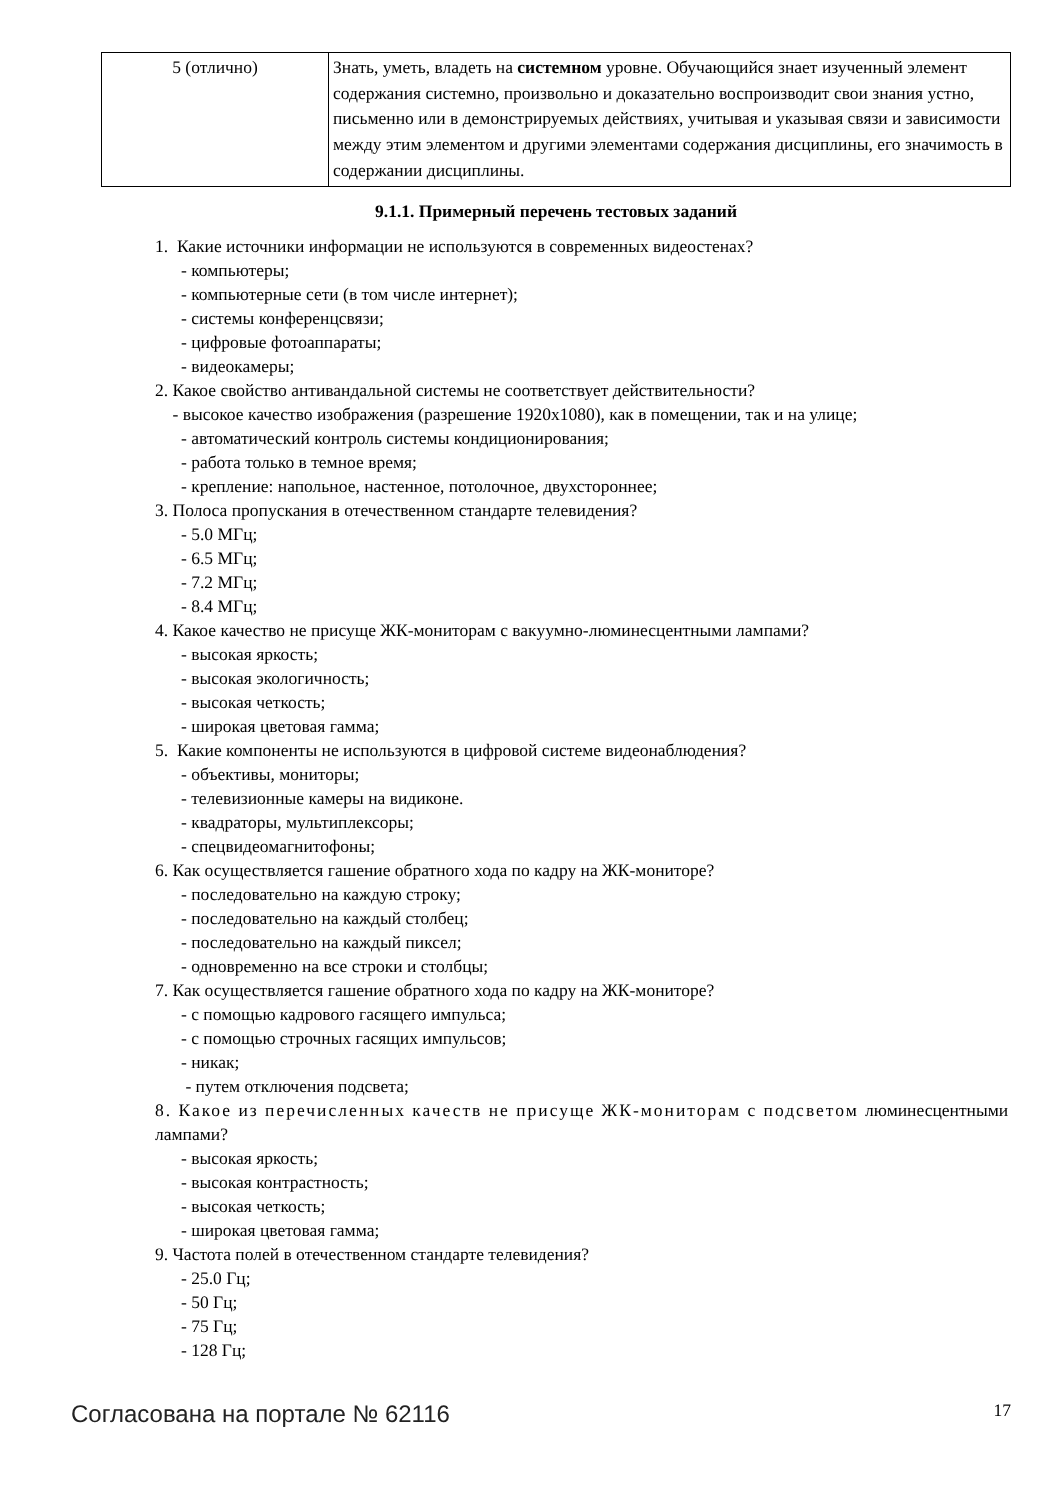| 5 (отлично) | Знать, уметь, владеть на системном уровне. Обучающийся знает изученный элемент содержания системно, произвольно и доказательно воспроизводит свои знания устно, письменно или в демонстрируемых действиях, учитывая и указывая связи и зависимости между этим элементом и другими элементами содержания дисциплины, его значимость в содержании дисциплины. |
9.1.1. Примерный перечень тестовых заданий
1. Какие источники информации не используются в современных видеостенах?
- компьютеры;
- компьютерные сети (в том числе интернет);
- системы конференцсвязи;
- цифровые фотоаппараты;
- видеокамеры;
2. Какое свойство антивандальной системы не соответствует действительности?
- высокое качество изображения (разрешение 1920x1080), как в помещении, так и на улице;
- автоматический контроль системы кондиционирования;
- работа только в темное время;
- крепление: напольное, настенное, потолочное, двухстороннее;
3. Полоса пропускания в отечественном стандарте телевидения?
- 5.0 МГц;
- 6.5 МГц;
- 7.2 МГц;
- 8.4 МГц;
4. Какое качество не присуще ЖК-мониторам с вакуумно-люминесцентными лампами?
- высокая яркость;
- высокая экологичность;
- высокая четкость;
- широкая цветовая гамма;
5. Какие компоненты не используются в цифровой системе видеонаблюдения?
- объективы, мониторы;
- телевизионные камеры на видиконе.
- квадраторы, мультиплексоры;
- спецвидеомагнитофоны;
6. Как осуществляется гашение обратного хода по кадру на ЖК-мониторе?
- последовательно на каждую строку;
- последовательно на каждый столбец;
- последовательно на каждый пиксел;
- одновременно на все строки и столбцы;
7. Как осуществляется гашение обратного хода по кадру на ЖК-мониторе?
- с помощью кадрового гасящего импульса;
- с помощью строчных гасящих импульсов;
- никак;
- путем отключения подсвета;
8. Какое из перечисленных качеств не присуще ЖК-мониторам с подсветом люминесцентными лампами?
- высокая яркость;
- высокая контрастность;
- высокая четкость;
- широкая цветовая гамма;
9. Частота полей в отечественном стандарте телевидения?
- 25.0 Гц;
- 50 Гц;
- 75 Гц;
- 128 Гц;
Согласована на портале № 62116 17